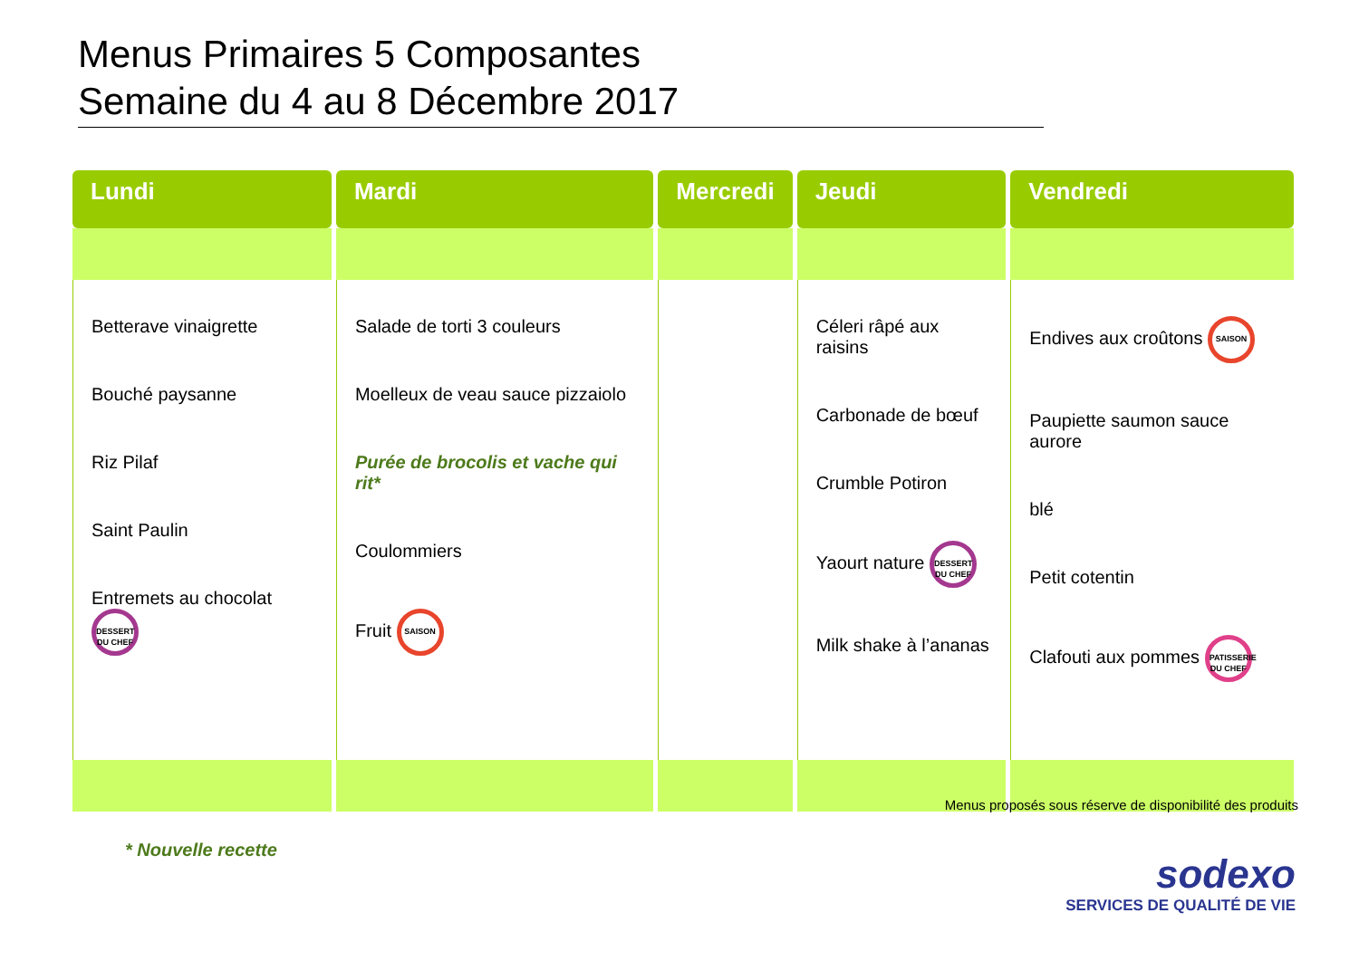Menus Primaires 5 Composantes
Semaine du 4 au 8 Décembre 2017
| Lundi | Mardi | Mercredi | Jeudi | Vendredi |
| --- | --- | --- | --- | --- |
| Betterave vinaigrette Bouché paysanne Riz Pilaf Saint Paulin Entremets au chocolat DESSERT DU CHEF | Salade de torti 3 couleurs Moelleux de veau sauce pizzaiolo Purée de brocolis et vache qui rit* Coulommiers Fruit SAISON | | Céleri râpé aux raisins Carbonade de bœuf Crumble Potiron Yaourt nature DESSERT DU CHEF Milk shake à l’ananas | Endives aux croûtons SAISON Paupiette saumon sauce aurore blé Petit cotentin Clafouti aux pommes PATISSERIE DU CHEF |
Menus proposés sous réserve de disponibilité des produits
* Nouvelle recette
sodexo
SERVICES DE QUALITÉ DE VIE